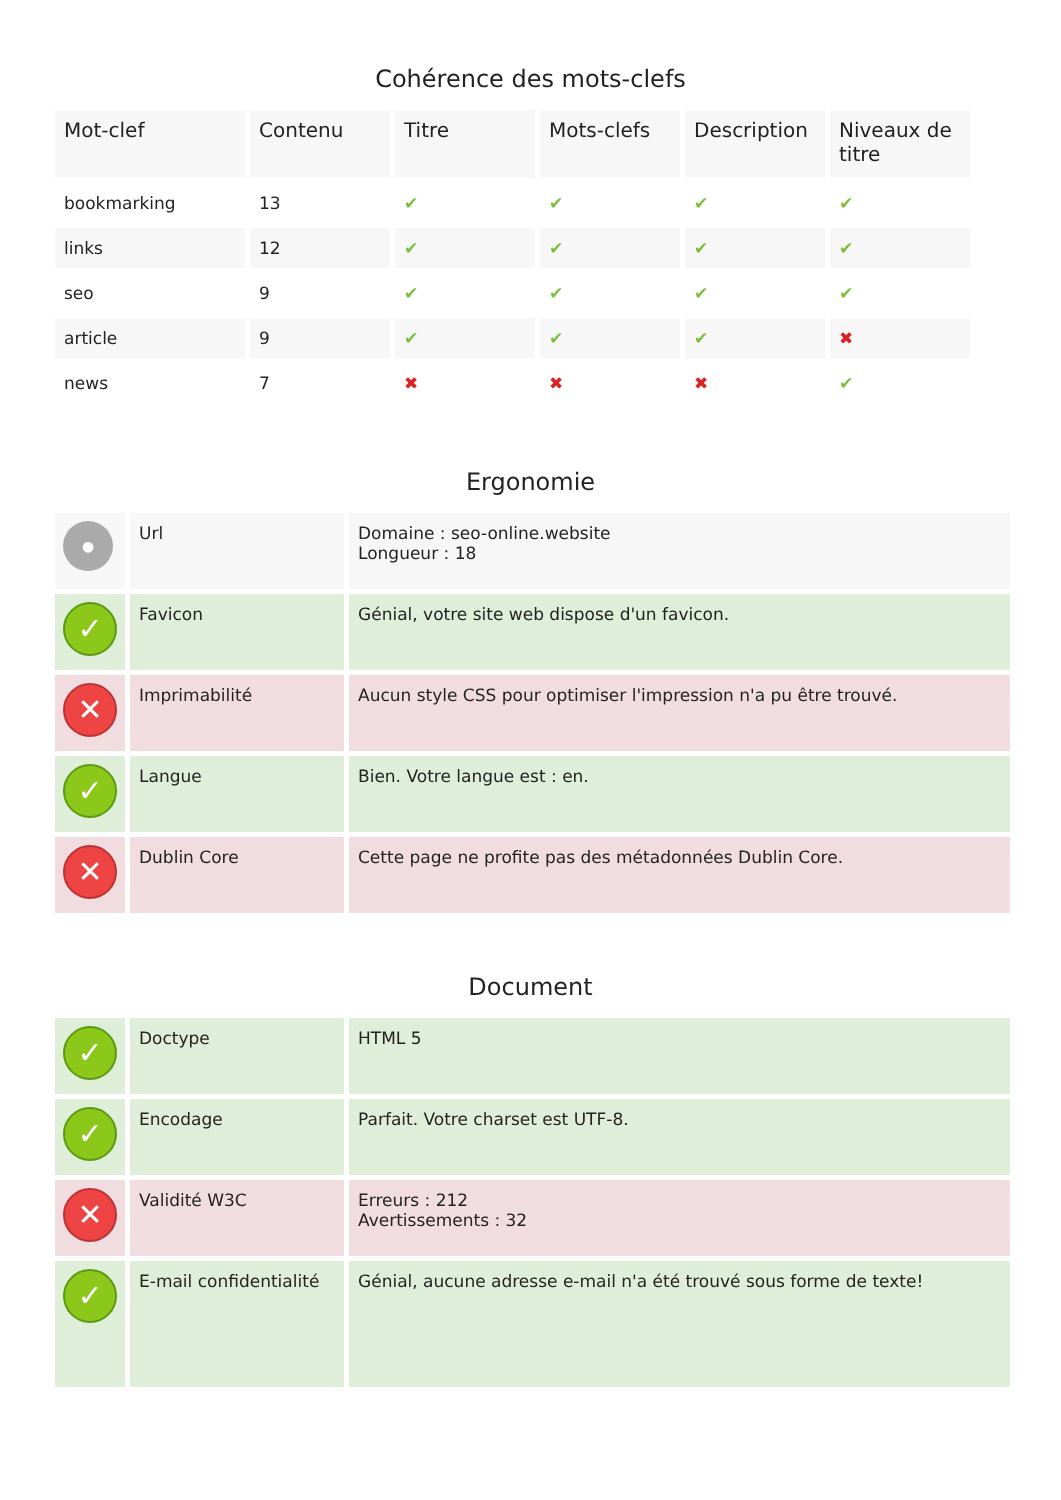Cohérence des mots-clefs
| Mot-clef | Contenu | Titre | Mots-clefs | Description | Niveaux de titre |
| --- | --- | --- | --- | --- | --- |
| bookmarking | 13 | ✔ | ✔ | ✔ | ✔ |
| links | 12 | ✔ | ✔ | ✔ | ✔ |
| seo | 9 | ✔ | ✔ | ✔ | ✔ |
| article | 9 | ✔ | ✔ | ✔ | ✖ |
| news | 7 | ✖ | ✖ | ✖ | ✔ |
Ergonomie
| ● | Url | Domaine : seo-online.website Longueur : 18 |
| ✓ | Favicon | Génial, votre site web dispose d'un favicon. |
| ✕ | Imprimabilité | Aucun style CSS pour optimiser l'impression n'a pu être trouvé. |
| ✓ | Langue | Bien. Votre langue est : en. |
| ✕ | Dublin Core | Cette page ne profite pas des métadonnées Dublin Core. |
Document
| ✓ | Doctype | HTML 5 |
| ✓ | Encodage | Parfait. Votre charset est UTF-8. |
| ✕ | Validité W3C | Erreurs : 212 Avertissements : 32 |
| ✓ | E-mail confidentialité | Génial, aucune adresse e-mail n'a été trouvé sous forme de texte! |